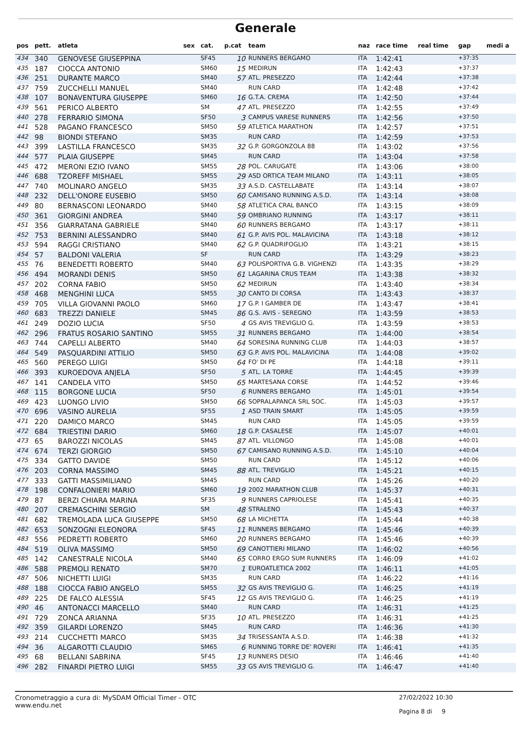Generale
| pos | pett. | atleta | sex | cat. | p.cat | team | naz | race time | real time | gap | medi a |
| --- | --- | --- | --- | --- | --- | --- | --- | --- | --- | --- | --- |
| 434 | 340 | GENOVESE GIUSEPPINA | | SF45 | 10 | RUNNERS BERGAMO | ITA | 1:42:41 | | +37:35 | |
| 435 | 187 | CIOCCA ANTONIO | | SM60 | 15 | MEDIRUN | ITA | 1:42:43 | | +37:37 | |
| 436 | 251 | DURANTE MARCO | | SM40 | 57 | ATL. PRESEZZO | ITA | 1:42:44 | | +37:38 | |
| 437 | 759 | ZUCCHELLI MANUEL | | SM40 | | RUN CARD | ITA | 1:42:48 | | +37:42 | |
| 438 | 107 | BONAVENTURA GIUSEPPE | | SM60 | 16 | G.T.A. CREMA | ITA | 1:42:50 | | +37:44 | |
| 439 | 561 | PERICO ALBERTO | | SM | 47 | ATL. PRESEZZO | ITA | 1:42:55 | | +37:49 | |
| 440 | 278 | FERRARIO SIMONA | | SF50 | 3 | CAMPUS VARESE RUNNERS | ITA | 1:42:56 | | +37:50 | |
| 441 | 528 | PAGANO FRANCESCO | | SM50 | 59 | ATLETICA MARATHON | ITA | 1:42:57 | | +37:51 | |
| 442 | 98 | BIONDI STEFANO | | SM35 | | RUN CARD | ITA | 1:42:59 | | +37:53 | |
| 443 | 399 | LASTILLA FRANCESCO | | SM35 | 32 | G.P. GORGONZOLA 88 | ITA | 1:43:02 | | +37:56 | |
| 444 | 577 | PLAIA GIUSEPPE | | SM45 | | RUN CARD | ITA | 1:43:04 | | +37:58 | |
| 445 | 472 | MERONI EZIO IVANO | | SM55 | 28 | POL. CARUGATE | ITA | 1:43:06 | | +38:00 | |
| 446 | 688 | TZOREFF MISHAEL | | SM55 | 29 | ASD ORTICA TEAM MILANO | ITA | 1:43:11 | | +38:05 | |
| 447 | 740 | MOLINARO ANGELO | | SM35 | 33 | A.S.D. CASTELLABATE | ITA | 1:43:14 | | +38:07 | |
| 448 | 232 | DELL'ONORE EUSEBIO | | SM50 | 60 | CAMISANO RUNNING A.S.D. | ITA | 1:43:14 | | +38:08 | |
| 449 | 80 | BERNASCONI LEONARDO | | SM40 | 58 | ATLETICA CRAL BANCO | ITA | 1:43:15 | | +38:09 | |
| 450 | 361 | GIORGINI ANDREA | | SM40 | 59 | OMBRIANO RUNNING | ITA | 1:43:17 | | +38:11 | |
| 451 | 356 | GIARRATANA GABRIELE | | SM40 | 60 | RUNNERS BERGAMO | ITA | 1:43:17 | | +38:11 | |
| 452 | 753 | BERNINI ALESSANDRO | | SM40 | 61 | G.P. AVIS POL. MALAVICINA | ITA | 1:43:18 | | +38:12 | |
| 453 | 594 | RAGGI CRISTIANO | | SM40 | 62 | G.P. QUADRIFOGLIO | ITA | 1:43:21 | | +38:15 | |
| 454 | 57 | BALDONI VALERIA | | SF | | RUN CARD | ITA | 1:43:29 | | +38:23 | |
| 455 | 76 | BENEDETTI ROBERTO | | SM40 | 63 | POLISPORTIVA G.B. VIGHENZI | ITA | 1:43:35 | | +38:29 | |
| 456 | 494 | MORANDI DENIS | | SM50 | 61 | LAGARINA CRUS TEAM | ITA | 1:43:38 | | +38:32 | |
| 457 | 202 | CORNA FABIO | | SM50 | 62 | MEDIRUN | ITA | 1:43:40 | | +38:34 | |
| 458 | 468 | MENGHINI LUCA | | SM55 | 30 | CANTO DI CORSA | ITA | 1:43:43 | | +38:37 | |
| 459 | 705 | VILLA GIOVANNI PAOLO | | SM60 | 17 | G.P. I GAMBER DE | ITA | 1:43:47 | | +38:41 | |
| 460 | 683 | TREZZI DANIELE | | SM45 | 86 | G.S. AVIS - SEREGNO | ITA | 1:43:59 | | +38:53 | |
| 461 | 249 | DOZIO LUCIA | | SF50 | 4 | GS AVIS TREVIGLIO G. | ITA | 1:43:59 | | +38:53 | |
| 462 | 296 | FRATUS ROSARIO SANTINO | | SM55 | 31 | RUNNERS BERGAMO | ITA | 1:44:00 | | +38:54 | |
| 463 | 744 | CAPELLI ALBERTO | | SM40 | 64 | SORESINA RUNNING CLUB | ITA | 1:44:03 | | +38:57 | |
| 464 | 549 | PASQUARDINI ATTILIO | | SM50 | 63 | G.P. AVIS POL. MALAVICINA | ITA | 1:44:08 | | +39:02 | |
| 465 | 560 | PEREGO LUIGI | | SM50 | 64 | FO' DI PE | ITA | 1:44:18 | | +39:11 | |
| 466 | 393 | KUROEDOVA ANJELA | | SF50 | 5 | ATL. LA TORRE | ITA | 1:44:45 | | +39:39 | |
| 467 | 141 | CANDELA VITO | | SM50 | 65 | MARTESANA CORSE | ITA | 1:44:52 | | +39:46 | |
| 468 | 115 | BORGONE LUCIA | | SF50 | 6 | RUNNERS BERGAMO | ITA | 1:45:01 | | +39:54 | |
| 469 | 423 | LUONGO LIVIO | | SM50 | 66 | SOPRALAPANCA SRL SOC. | ITA | 1:45:03 | | +39:57 | |
| 470 | 696 | VASINO AURELIA | | SF55 | 1 | ASD TRAIN SMART | ITA | 1:45:05 | | +39:59 | |
| 471 | 220 | DAMICO MARCO | | SM45 | | RUN CARD | ITA | 1:45:05 | | +39:59 | |
| 472 | 684 | TRIESTINI DARIO | | SM60 | 18 | G.P. CASALESE | ITA | 1:45:07 | | +40:01 | |
| 473 | 65 | BAROZZI NICOLAS | | SM45 | 87 | ATL. VILLONGO | ITA | 1:45:08 | | +40:01 | |
| 474 | 674 | TERZI GIORGIO | | SM50 | 67 | CAMISANO RUNNING A.S.D. | ITA | 1:45:10 | | +40:04 | |
| 475 | 334 | GATTO DAVIDE | | SM50 | | RUN CARD | ITA | 1:45:12 | | +40:06 | |
| 476 | 203 | CORNA MASSIMO | | SM45 | 88 | ATL. TREVIGLIO | ITA | 1:45:21 | | +40:15 | |
| 477 | 333 | GATTI MASSIMILIANO | | SM45 | | RUN CARD | ITA | 1:45:26 | | +40:20 | |
| 478 | 198 | CONFALONIERI MARIO | | SM60 | 19 | 2002 MARATHON CLUB | ITA | 1:45:37 | | +40:31 | |
| 479 | 87 | BERZI CHIARA MARINA | | SF35 | 9 | RUNNERS CAPRIOLESE | ITA | 1:45:41 | | +40:35 | |
| 480 | 207 | CREMASCHINI SERGIO | | SM | 48 | STRALENO | ITA | 1:45:43 | | +40:37 | |
| 481 | 682 | TREMOLADA LUCA GIUSEPPE | | SM50 | 68 | LA MICHETTA | ITA | 1:45:44 | | +40:38 | |
| 482 | 653 | SONZOGNI ELEONORA | | SF45 | 11 | RUNNERS BERGAMO | ITA | 1:45:46 | | +40:39 | |
| 483 | 556 | PEDRETTI ROBERTO | | SM60 | 20 | RUNNERS BERGAMO | ITA | 1:45:46 | | +40:39 | |
| 484 | 519 | OLIVA MASSIMO | | SM50 | 69 | CANOTTIERI MILANO | ITA | 1:46:02 | | +40:56 | |
| 485 | 142 | CANESTRALE NICOLA | | SM40 | 65 | CORRO ERGO SUM RUNNERS | ITA | 1:46:09 | | +41:02 | |
| 486 | 588 | PREMOLI RENATO | | SM70 | 1 | EUROATLETICA 2002 | ITA | 1:46:11 | | +41:05 | |
| 487 | 506 | NICHETTI LUIGI | | SM35 | | RUN CARD | ITA | 1:46:22 | | +41:16 | |
| 488 | 188 | CIOCCA FABIO ANGELO | | SM55 | 32 | GS AVIS TREVIGLIO G. | ITA | 1:46:25 | | +41:19 | |
| 489 | 225 | DE FALCO ALESSIA | | SF45 | 12 | GS AVIS TREVIGLIO G. | ITA | 1:46:25 | | +41:19 | |
| 490 | 46 | ANTONACCI MARCELLO | | SM40 | | RUN CARD | ITA | 1:46:31 | | +41:25 | |
| 491 | 729 | ZONCA ARIANNA | | SF35 | 10 | ATL. PRESEZZO | ITA | 1:46:31 | | +41:25 | |
| 492 | 359 | GILARDI LORENZO | | SM45 | | RUN CARD | ITA | 1:46:36 | | +41:30 | |
| 493 | 214 | CUCCHETTI MARCO | | SM35 | 34 | TRISESSANTA A.S.D. | ITA | 1:46:38 | | +41:32 | |
| 494 | 36 | ALGAROTTI CLAUDIO | | SM65 | 6 | RUNNING TORRE DE' ROVERI | ITA | 1:46:41 | | +41:35 | |
| 495 | 68 | BELLANI SABRINA | | SF45 | 13 | RUNNERS DESIO | ITA | 1:46:46 | | +41:40 | |
| 496 | 282 | FINARDI PIETRO LUIGI | | SM55 | 33 | GS AVIS TREVIGLIO G. | ITA | 1:46:47 | | +41:40 | |
Cronometraggio a cura di: MySDAM Official Timer - OTC
www.endu.net
27/02/2022 10:30
Pagina 8 di 9